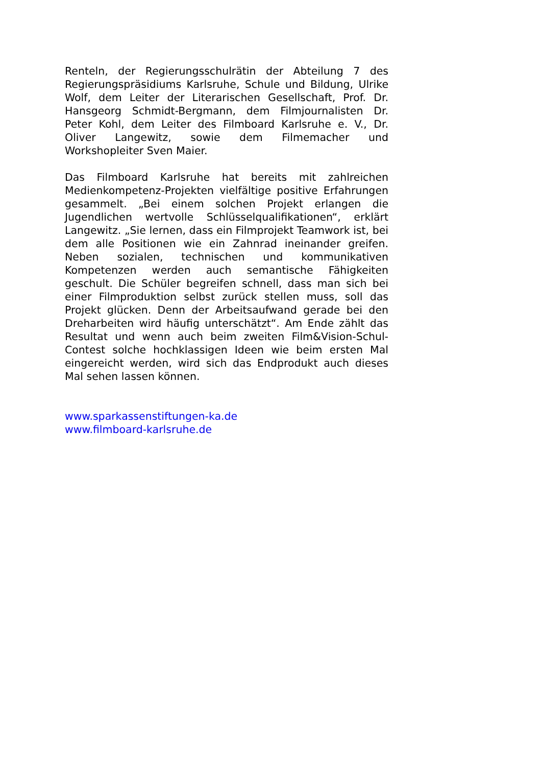Renteln, der Regierungsschulrätin der Abteilung 7 des Regierungspräsidiums Karlsruhe, Schule und Bildung, Ulrike Wolf, dem Leiter der Literarischen Gesellschaft, Prof. Dr. Hansgeorg Schmidt-Bergmann, dem Filmjournalisten Dr. Peter Kohl, dem Leiter des Filmboard Karlsruhe e. V., Dr. Oliver Langewitz, sowie dem Filmemacher und Workshopleiter Sven Maier.
Das Filmboard Karlsruhe hat bereits mit zahlreichen Medienkompetenz-Projekten vielfältige positive Erfahrungen gesammelt. „Bei einem solchen Projekt erlangen die Jugendlichen wertvolle Schlüsselqualifikationen“, erklärt Langewitz. „Sie lernen, dass ein Filmprojekt Teamwork ist, bei dem alle Positionen wie ein Zahnrad ineinander greifen. Neben sozialen, technischen und kommunikativen Kompetenzen werden auch semantische Fähigkeiten geschult. Die Schüler begreifen schnell, dass man sich bei einer Filmproduktion selbst zurück stellen muss, soll das Projekt glücken. Denn der Arbeitsaufwand gerade bei den Dreharbeiten wird häufig unterschätzt“. Am Ende zählt das Resultat und wenn auch beim zweiten Film&Vision-Schul-Contest solche hochklassigen Ideen wie beim ersten Mal eingereicht werden, wird sich das Endprodukt auch dieses Mal sehen lassen können.
www.sparkassenstiftungen-ka.de
www.filmboard-karlsruhe.de